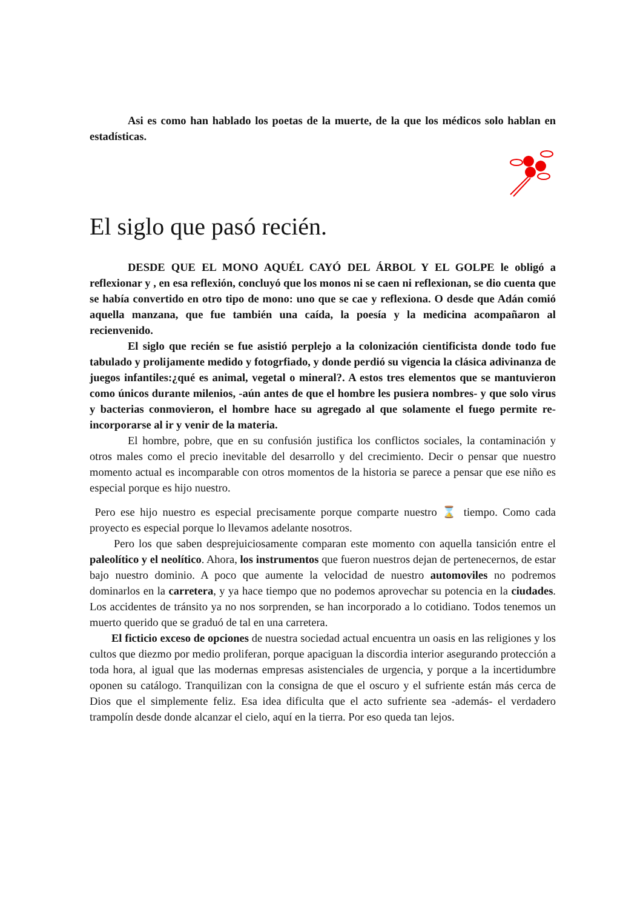Asi es como han hablado los poetas de la muerte, de la que los médicos solo hablan en estadísticas.
El siglo que pasó recién.
DESDE QUE EL MONO AQUÉL CAYÓ DEL ÁRBOL Y EL GOLPE le obligó a reflexionar y , en esa reflexión, concluyó que los monos ni se caen ni reflexionan, se dio cuenta que se había convertido en otro tipo de mono: uno que se cae y reflexiona. O desde que Adán comió aquella manzana, que fue también una caída, la poesía y la medicina acompañaron al recienvenido.
El siglo que recién se fue asistió perplejo a la colonización cientificista donde todo fue tabulado y prolijamente medido y fotogrfiado, y donde perdió su vigencia la clásica adivinanza de juegos infantiles:¿qué es animal, vegetal o mineral?. A estos tres elementos que se mantuvieron como únicos durante milenios, -aún antes de que el hombre les pusiera nombres- y que solo virus y bacterias conmovieron, el hombre hace su agregado al que solamente el fuego permite re-incorporarse al ir y venir de la materia.
El hombre, pobre, que en su confusión justifica los conflictos sociales, la contaminación y otros males como el precio inevitable del desarrollo y del crecimiento. Decir o pensar que nuestro momento actual es incomparable con otros momentos de la historia se parece a pensar que ese niño es especial porque es hijo nuestro.
Pero ese hijo nuestro es especial precisamente porque comparte nuestro ⌛ tiempo. Como cada proyecto es especial porque lo llevamos adelante nosotros.
Pero los que saben desprejuiciosamente comparan este momento con aquella tansición entre el paleolítico y el neolítico. Ahora, los instrumentos que fueron nuestros dejan de pertenecernos, de estar bajo nuestro dominio. A poco que aumente la velocidad de nuestro automoviles no podremos dominarlos en la carretera, y ya hace tiempo que no podemos aprovechar su potencia en la ciudades. Los accidentes de tránsito ya no nos sorprenden, se han incorporado a lo cotidiano. Todos tenemos un muerto querido que se graduó de tal en una carretera.
El ficticio exceso de opciones de nuestra sociedad actual encuentra un oasis en las religiones y los cultos que diezmo por medio proliferan, porque apaciguan la discordia interior asegurando protección a toda hora, al igual que las modernas empresas asistenciales de urgencia, y porque a la incertidumbre oponen su catálogo. Tranquilizan con la consigna de que el oscuro y el sufriente están más cerca de Dios que el simplemente feliz. Esa idea dificulta que el acto sufriente sea -además- el verdadero trampolín desde donde alcanzar el cielo, aquí en la tierra. Por eso queda tan lejos.